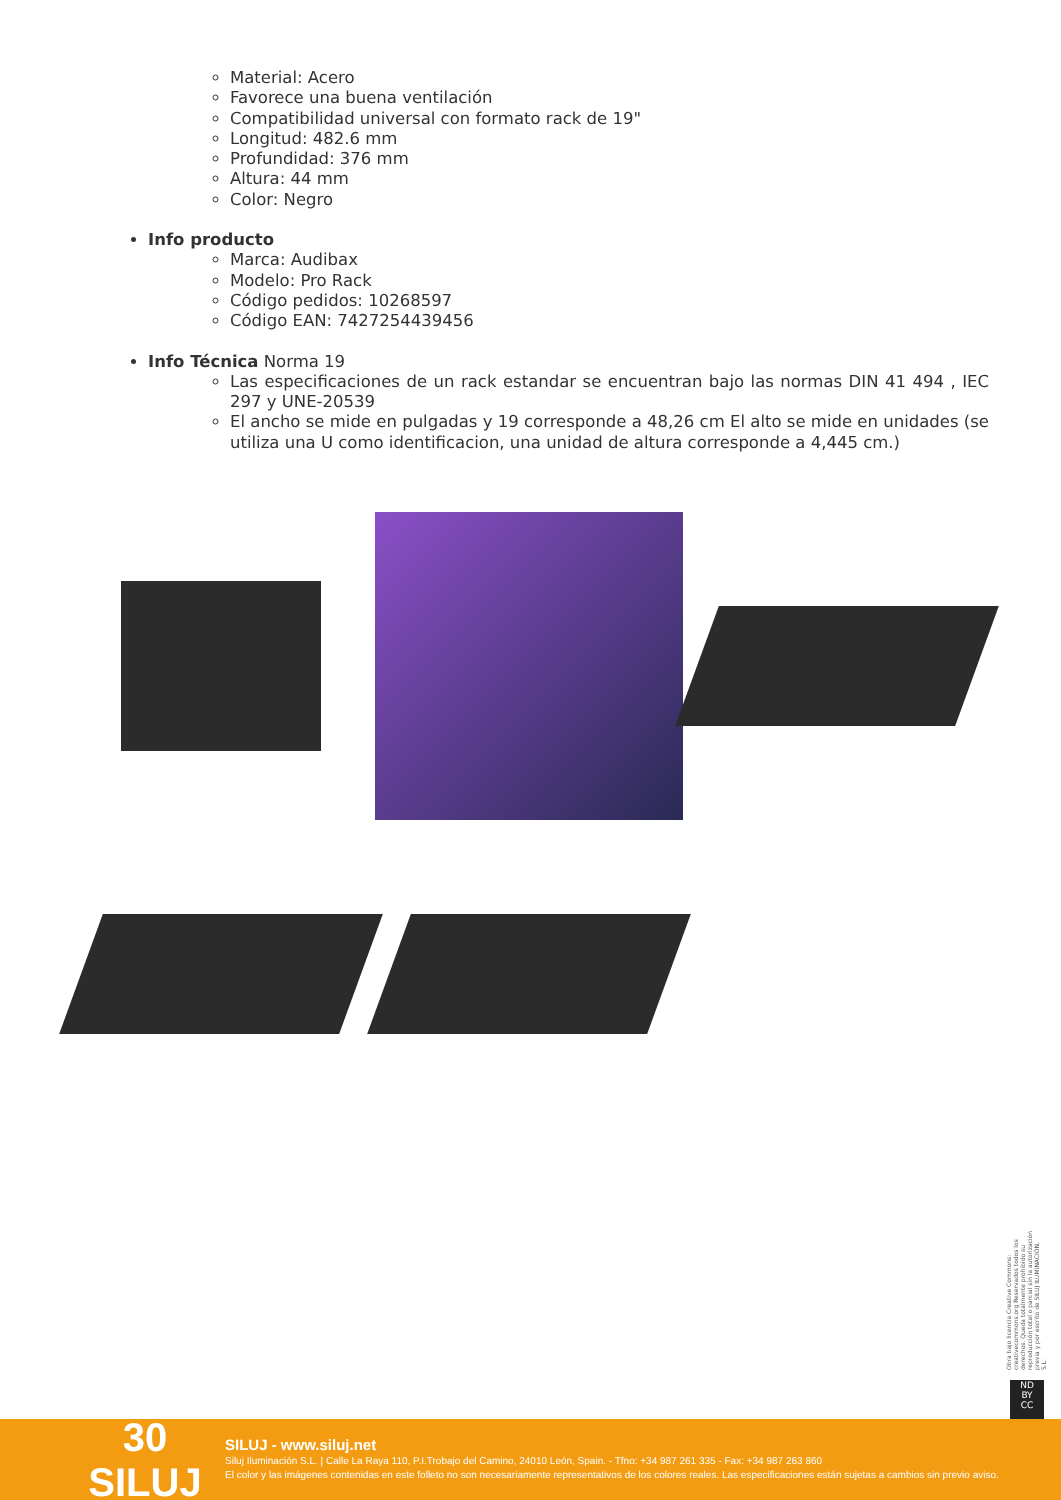Material: Acero
Favorece una buena ventilación
Compatibilidad universal con formato rack de 19"
Longitud: 482.6 mm
Profundidad: 376 mm
Altura: 44 mm
Color: Negro
Info producto
Marca: Audibax
Modelo: Pro Rack
Código pedidos: 10268597
Código EAN: 7427254439456
Info Técnica Norma 19
Las especificaciones de un rack estandar se encuentran bajo las normas DIN 41 494 , IEC 297 y UNE-20539
El ancho se mide en pulgadas y 19 corresponde a 48,26 cm El alto se mide en unidades (se utiliza una U como identificacion, una unidad de altura corresponde a 4,445 cm.)
Obra bajo licencia Creative Commons: creativecommons.org Reservados todos los derechos. Queda totalmente prohibido su reproducción total o parcial sin la autorización previa y por escrito de SILUJ ILUMINACIÓN, S.L.
ND
BY
CC
30 SILUJ
SILUJ - www.siluj.net
Siluj Iluminación S.L. | Calle La Raya 110, P.I.Trobajo del Camino, 24010 León, Spain. - Tfno: +34 987 261 335 - Fax: +34 987 263 860
El color y las imágenes contenidas en este folleto no son necesariamente representativos de los colores reales. Las especificaciones están sujetas a cambios sin previo aviso.